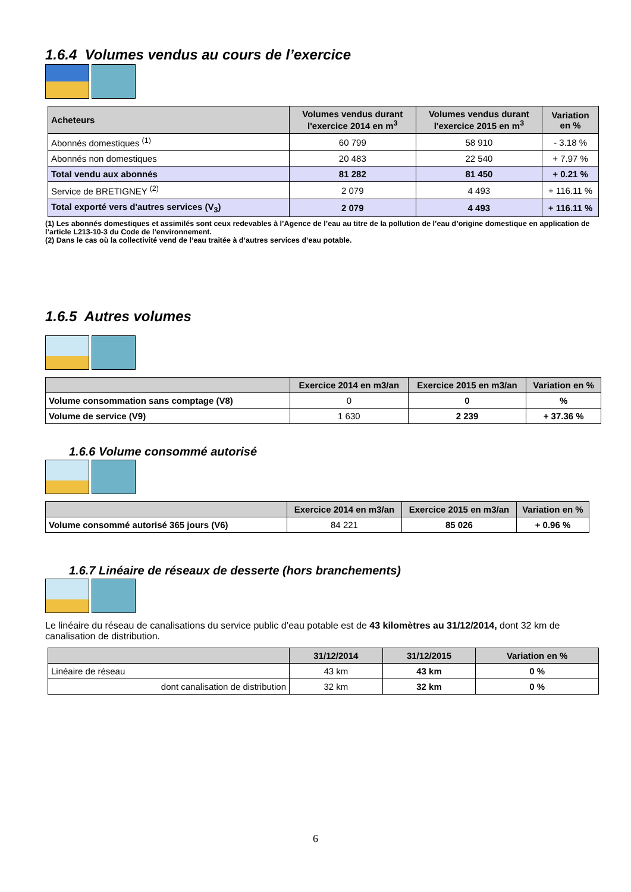1.6.4 Volumes vendus au cours de l’exercice
| Acheteurs | Volumes vendus durant l'exercice 2014 en m<sup>3</sup> | Volumes vendus durant l'exercice 2015 en m<sup>3</sup> | Variation en % |
| --- | --- | --- | --- |
| Abonnés domestiques <sup>(1)</sup> | 60 799 | 58 910 | - 3.18 % |
| Abonnés non domestiques | 20 483 | 22 540 | + 7.97 % |
| Total vendu aux abonnés | 81 282 | 81 450 | + 0.21 % |
| Service de BRETIGNEY <sup>(2)</sup> | 2 079 | 4 493 | + 116.11 % |
| Total exporté vers d'autres services (V<sub>3</sub>) | 2 079 | 4 493 | + 116.11 % |
(1) Les abonnés domestiques et assimilés sont ceux redevables à l’Agence de l’eau au titre de la pollution de l’eau d’origine domestique en application de l’article L213-10-3 du Code de l’environnement.
(2) Dans le cas où la collectivité vend de l’eau traitée à d’autres services d’eau potable.
1.6.5 Autres volumes
| | Exercice 2014 en m3/an | Exercice 2015 en m3/an | Variation en % |
| --- | --- | --- | --- |
| Volume consommation sans comptage (V8) | 0 | 0 | % |
| Volume de service (V9) | 1 630 | 2 239 | + 37.36 % |
1.6.6 Volume consommé autorisé
| | Exercice 2014 en m3/an | Exercice 2015 en m3/an | Variation en % |
| --- | --- | --- | --- |
| Volume consommé autorisé 365 jours (V6) | 84 221 | 85 026 | + 0.96 % |
1.6.7 Linéaire de réseaux de desserte (hors branchements)
Le linéaire du réseau de canalisations du service public d’eau potable est de 43 kilomètres au 31/12/2014, dont 32 km de canalisation de distribution.
| | 31/12/2014 | 31/12/2015 | Variation en % |
| --- | --- | --- | --- |
| Linéaire de réseau | 43 km | 43 km | 0 % |
| dont canalisation de distribution | 32 km | 32 km | 0 % |
6